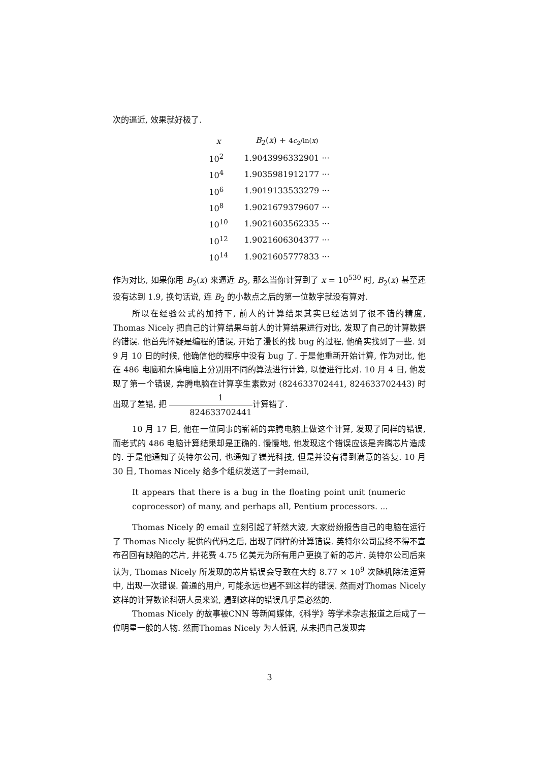次的逼近, 效果就好极了.
| x | B<sub>2</sub>( x ) + 4 c<sub>2</sub>/ln( x ) |
| --- | --- |
| 10<sup>2</sup> | 1.9043996332901 ··· |
| 10<sup>4</sup> | 1.9035981912177 ··· |
| 10<sup>6</sup> | 1.9019133533279 ··· |
| 10<sup>8</sup> | 1.9021679379607 ··· |
| 10<sup>10</sup> | 1.9021603562335 ··· |
| 10<sup>12</sup> | 1.9021606304377 ··· |
| 10<sup>14</sup> | 1.9021605777833 ··· |
作为对比, 如果你用 B<sub>2</sub>(x) 来逼近 B<sub>2</sub>, 那么当你计算到了 x = 10<sup>530</sup> 时, B<sub>2</sub>(x) 甚至还没有达到 1.9, 换句话说, 连 B<sub>2</sub> 的小数点之后的第一位数字就没有算对.
所以在经验公式的加持下, 前人的计算结果其实已经达到了很不错的精度, Thomas Nicely 把自己的计算结果与前人的计算结果进行对比, 发现了自己的计算数据的错误. 他首先怀疑是编程的错误, 开始了漫长的找 bug 的过程, 他确实找到了一些. 到 9 月 10 日的时候, 他确信他的程序中没有 bug 了. 于是他重新开始计算, 作为对比, 他在 486 电脑和奔腾电脑上分别用不同的算法进行计算, 以便进行比对. 10 月 4 日, 他发现了第一个错误, 奔腾电脑在计算孪生素数对 (824633702441, 824633702443) 时出现了差错, 把 1 824633702441计算错了.
10 月 17 日, 他在一位同事的崭新的奔腾电脑上做这个计算, 发现了同样的错误, 而老式的 486 电脑计算结果却是正确的. 慢慢地, 他发现这个错误应该是奔腾芯片造成的. 于是他通知了英特尔公司, 也通知了镁光科技, 但是并没有得到满意的答复. 10 月 30 日, Thomas Nicely 给多个组织发送了一封email,
It appears that there is a bug in the floating point unit (numeric coprocessor) of many, and perhaps all, Pentium processors. ...
Thomas Nicely 的 email 立刻引起了轩然大波, 大家纷纷报告自己的电脑在运行了 Thomas Nicely 提供的代码之后, 出现了同样的计算错误. 英特尔公司最终不得不宣布召回有缺陷的芯片, 并花费 4.75 亿美元为所有用户更换了新的芯片. 英特尔公司后来认为, Thomas Nicely 所发现的芯片错误会导致在大约 8.77 × 10<sup>9</sup> 次随机除法运算中, 出现一次错误. 普通的用户, 可能永远也遇不到这样的错误. 然而对Thomas Nicely 这样的计算数论科研人员来说, 遇到这样的错误几乎是必然的.
Thomas Nicely 的故事被CNN 等新闻媒体,《科学》等学术杂志报道之后成了一位明星一般的人物. 然而Thomas Nicely 为人低调, 从未把自己发现奔
3